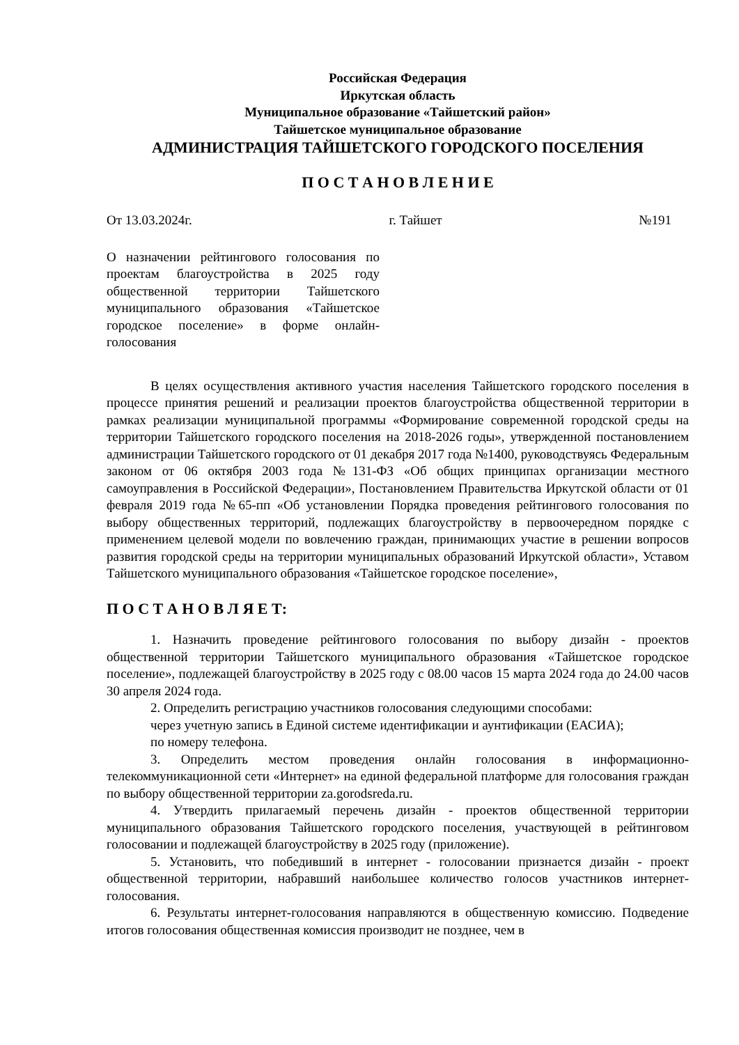Российская Федерация
Иркутская область
Муниципальное образование «Тайшетский район»
Тайшетское муниципальное образование
АДМИНИСТРАЦИЯ ТАЙШЕТСКОГО ГОРОДСКОГО ПОСЕЛЕНИЯ
П О С Т А Н О В Л Е Н И Е
От 13.03.2024г. г. Тайшет №191
О назначении рейтингового голосования по проектам благоустройства в 2025 году общественной территории Тайшетского муниципального образования «Тайшетское городское поселение» в форме онлайн-голосования
В целях осуществления активного участия населения Тайшетского городского поселения в процессе принятия решений и реализации проектов благоустройства общественной территории в рамках реализации муниципальной программы «Формирование современной городской среды на территории Тайшетского городского поселения на 2018-2026 годы», утвержденной постановлением администрации Тайшетского городского от 01 декабря 2017 года №1400, руководствуясь Федеральным законом от 06 октября 2003 года №131-ФЗ «Об общих принципах организации местного самоуправления в Российской Федерации», Постановлением Правительства Иркутской области от 01 февраля 2019 года №65-пп «Об установлении Порядка проведения рейтингового голосования по выбору общественных территорий, подлежащих благоустройству в первоочередном порядке с применением целевой модели по вовлечению граждан, принимающих участие в решении вопросов развития городской среды на территории муниципальных образований Иркутской области», Уставом Тайшетского муниципального образования «Тайшетское городское поселение»,
П О С Т А Н О В Л Я Е Т:
1. Назначить проведение рейтингового голосования по выбору дизайн - проектов общественной территории Тайшетского муниципального образования «Тайшетское городское поселение», подлежащей благоустройству в 2025 году с 08.00 часов 15 марта 2024 года до 24.00 часов 30 апреля 2024 года.
2. Определить регистрацию участников голосования следующими способами:
через учетную запись в Единой системе идентификации и аунтификации (ЕАСИА);
по номеру телефона.
3. Определить местом проведения онлайн голосования в информационно-телекоммуникационной сети «Интернет» на единой федеральной платформе для голосования граждан по выбору общественной территории za.gorodsreda.ru.
4. Утвердить прилагаемый перечень дизайн - проектов общественной территории муниципального образования Тайшетского городского поселения, участвующей в рейтинговом голосовании и подлежащей благоустройству в 2025 году (приложение).
5. Установить, что победивший в интернет - голосовании признается дизайн - проект общественной территории, набравший наибольшее количество голосов участников интернет-голосования.
6. Результаты интернет-голосования направляются в общественную комиссию. Подведение итогов голосования общественная комиссия производит не позднее, чем в